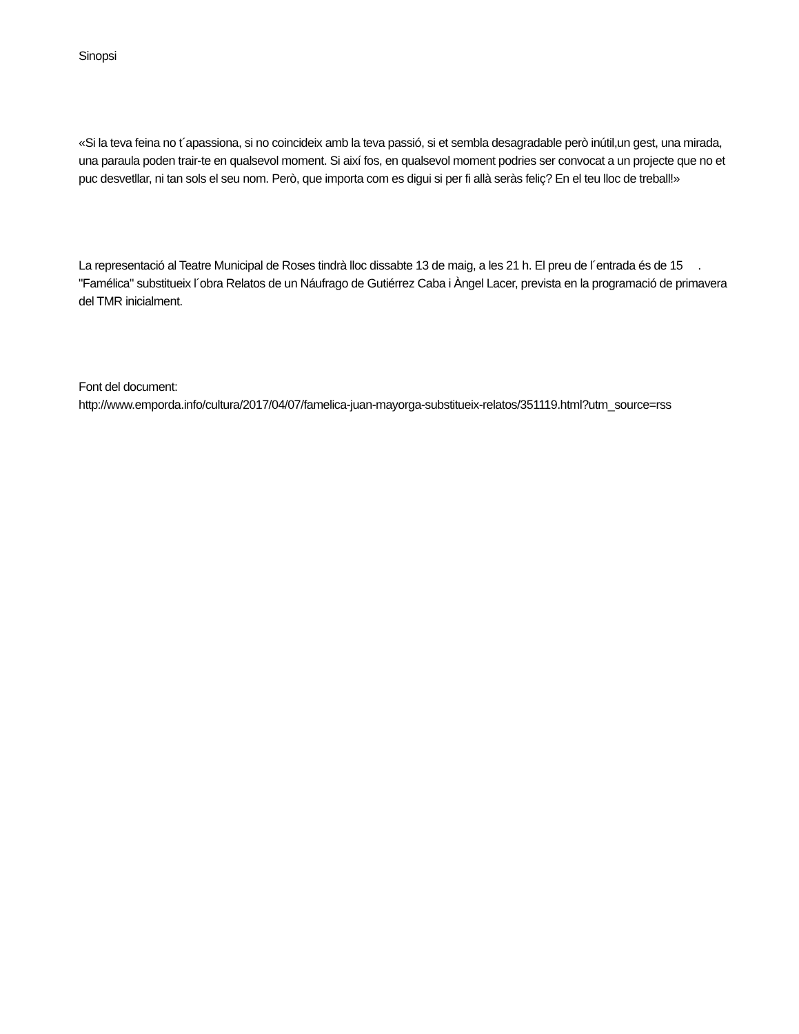Sinopsi
«Si la teva feina no t´apassiona, si no coincideix amb la teva passió, si et sembla desagradable però inútil,un gest, una mirada, una paraula poden trair-te en qualsevol moment. Si així fos, en qualsevol moment podries ser convocat a un projecte que no et puc desvetllar, ni tan sols el seu nom. Però, que importa com es digui si per fi allà seràs feliç? En el teu lloc de treball!»
La representació al Teatre Municipal de Roses tindrà lloc dissabte 13 de maig, a les 21 h. El preu de l´entrada és de 15 . "Famélica" substitueix l´obra Relatos de un Náufrago de Gutiérrez Caba i Àngel Lacer, prevista en la programació de primavera del TMR inicialment.
Font del document:
http://www.emporda.info/cultura/2017/04/07/famelica-juan-mayorga-substitueix-relatos/351119.html?utm_source=rss